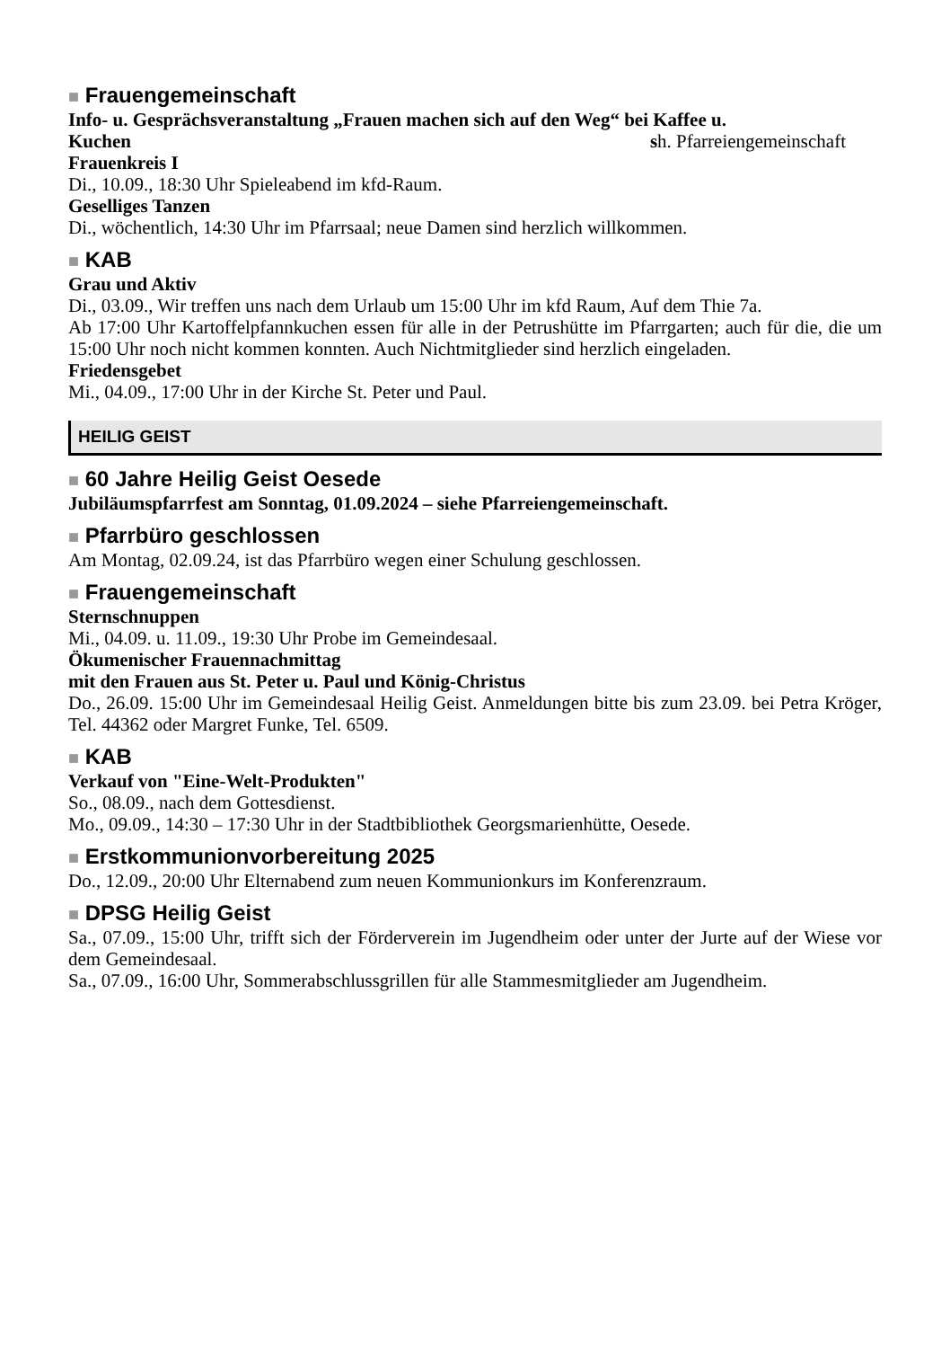■ Frauengemeinschaft
Info- u. Gesprächsveranstaltung „Frauen machen sich auf den Weg“ bei Kaffee u.
Kuchen sh. Pfarreiengemeinschaft
Frauenkreis I
Di., 10.09., 18:30 Uhr Spieleabend im kfd-Raum.
Geselliges Tanzen
Di., wöchentlich, 14:30 Uhr im Pfarrsaal; neue Damen sind herzlich willkommen.
■ KAB
Grau und Aktiv
Di., 03.09., Wir treffen uns nach dem Urlaub um 15:00 Uhr im kfd Raum, Auf dem Thie 7a.
Ab 17:00 Uhr Kartoffelpfannkuchen essen für alle in der Petrushütte im Pfarrgarten; auch für die, die um 15:00 Uhr noch nicht kommen konnten. Auch Nichtmitglieder sind herzlich eingeladen.
Friedensgebet
Mi., 04.09., 17:00 Uhr in der Kirche St. Peter und Paul.
HEILIG GEIST
■ 60 Jahre Heilig Geist Oesede
Jubiläumspfarrfest am Sonntag, 01.09.2024 – siehe Pfarreiengemeinschaft.
■ Pfarrbüro geschlossen
Am Montag, 02.09.24, ist das Pfarrbüro wegen einer Schulung geschlossen.
■ Frauengemeinschaft
Sternschnuppen
Mi., 04.09. u. 11.09., 19:30 Uhr Probe im Gemeindesaal.
Ökumenischer Frauennachmittag
mit den Frauen aus St. Peter u. Paul und König-Christus
Do., 26.09. 15:00 Uhr im Gemeindesaal Heilig Geist. Anmeldungen bitte bis zum 23.09. bei Petra Kröger, Tel. 44362 oder Margret Funke, Tel. 6509.
■ KAB
Verkauf von "Eine-Welt-Produkten"
So., 08.09., nach dem Gottesdienst.
Mo., 09.09., 14:30 – 17:30 Uhr in der Stadtbibliothek Georgsmarienhütte, Oesede.
■ Erstkommunionvorbereitung 2025
Do., 12.09., 20:00 Uhr Elternabend zum neuen Kommunionkurs im Konferenzraum.
■ DPSG Heilig Geist
Sa., 07.09., 15:00 Uhr, trifft sich der Förderverein im Jugendheim oder unter der Jurte auf der Wiese vor dem Gemeindesaal.
Sa., 07.09., 16:00 Uhr, Sommerabschlussgrillen für alle Stammesmitglieder am Jugendheim.